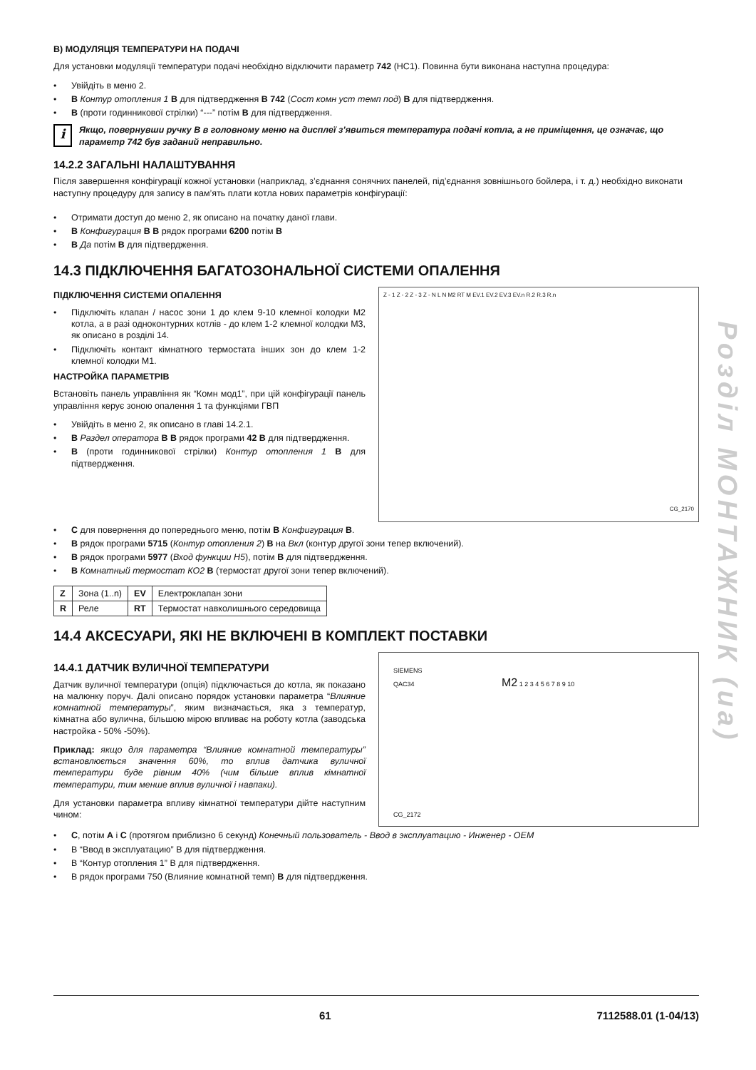B) МОДУЛЯЦІЯ ТЕМПЕРАТУРИ НА ПОДАЧІ
Для установки модуляції температури подачі необхідно відключити параметр 742 (НС1). Повинна бути виконана наступна процедура:
• Увійдіть в меню 2.
• B Контур отопления 1 B для підтвердження B 742 (Сост комн уст темп под) B для підтвердження.
• B (проти годинникової стрілки) “---” потім B для підтвердження.
i
Якщо, повернувши ручку B в головному меню на дисплеї з’явиться температура подачі котла, а не приміщення, це означає, що параметр 742 був заданий неправильно.
14.2.2 ЗАГАЛЬНІ НАЛАШТУВАННЯ
Після завершення конфігурації кожної установки (наприклад, з’єднання сонячних панелей, під’єднання зовнішнього бойлера, і т. д.) необхідно виконати наступну процедуру для запису в пам’ять плати котла нових параметрів конфігурації:
• Отримати доступ до меню 2, як описано на початку даної глави.
• B Конфигурация B B рядок програми 6200 потім B
• B Да потім B для підтвердження.
14.3 ПІДКЛЮЧЕННЯ БАГАТОЗОНАЛЬНОЇ СИСТЕМИ ОПАЛЕННЯ
ПІДКЛЮЧЕННЯ СИСТЕМИ ОПАЛЕННЯ
• Підключіть клапан / насос зони 1 до клем 9-10 клемної колодки M2 котла, а в разі одноконтурних котлів - до клем 1-2 клемної колодки M3, як описано в розділі 14.
• Підключіть контакт кімнатного термостата інших зон до клем 1-2 клемної колодки M1.
НАСТРОЙКА ПАРАМЕТРІВ
Встановіть панель управління як “Комн мод1”, при цій конфігурації панель управління керує зоною опалення 1 та функціями ГВП
• Увійдіть в меню 2, як описано в главі 14.2.1.
• B Раздел оператора B B рядок програми 42 B для підтвердження.
• B (проти годинникової стрілки) Контур отопления 1 B для підтвердження.
Z - 1 Z - 2 Z - 3 Z - N L N M2 RT M EV.1 EV.2 EV.3 EV.n R.2 R.3 R.n
CG_2170
• C для повернення до попереднього меню, потім B Конфигурация B.
• B рядок програми 5715 (Контур отопления 2) B на Вкл (контур другої зони тепер включений).
• B рядок програми 5977 (Вход функции H5), потім B для підтвердження.
• B Комнатный термостат КО2 B (термостат другої зони тепер включений).
| Z | Зона (1..n) | EV | Електроклапан зони |
| R | Реле | RT | Термостат навколишнього середовища |
14.4 АКСЕСУАРИ, ЯКІ НЕ ВКЛЮЧЕНІ В КОМПЛЕКТ ПОСТАВКИ
14.4.1 ДАТЧИК ВУЛИЧНОЇ ТЕМПЕРАТУРИ
Датчик вуличної температури (опція) підключається до котла, як показано на малюнку поруч. Далі описано порядок установки параметра “Влияние комнатной температуры”, яким визначається, яка з температур, кімнатна або вулична, більшою мірою впливає на роботу котла (заводська настройка - 50% -50%).
Приклад: якщо для параметра “Влияние комнатной температуры” встановлюється значення 60%, то вплив датчика вуличної температури буде рівним 40% (чим більше вплив кімнатної температури, тим менше вплив вуличної і навпаки).
Для установки параметра впливу кімнатної температури дійте наступним чином:
SIEMENS
QAC34 M2 1 2 3 4 5 6 7 8 9 10
CG_2172
• C, потім A і C (протягом приблизно 6 секунд) Конечный пользователь - Ввод в эксплуатацию - Инженер - OEM
• B “Ввод в эксплуатацию” B для підтвердження.
• B “Контур отопления 1” B для підтвердження.
• B рядок програми 750 (Влияние комнатной темп) B для підтвердження.
Розділ МОНТАЖНИК (ua)
61 7112588.01 (1-04/13)